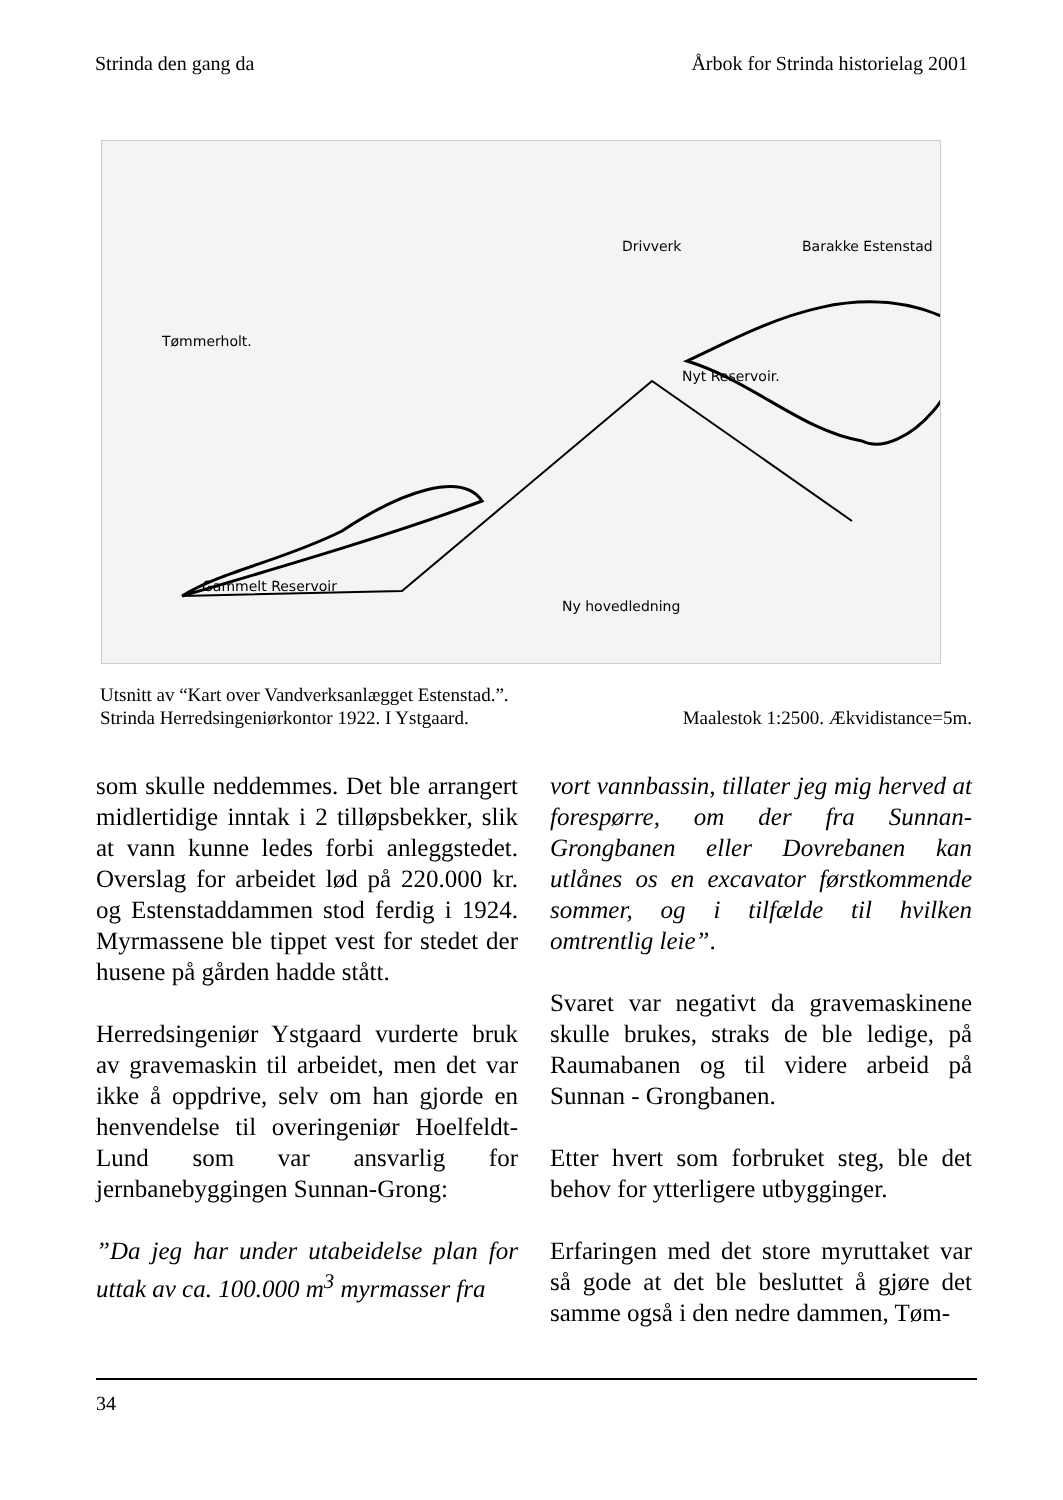Strinda den gang da Årbok for Strinda historielag 2001
Tømmerholt.
Nyt Reservoir.
Gammelt Reservoir
Ny hovedledning
Drivverk
Barakke Estenstad
Utsnitt av “Kart over Vandverksanlægget Estenstad.”.
Strinda Herredsingeniørkontor 1922. I Ystgaard. Maalestok 1:2500. Ækvidistance=5m.
som skulle neddemmes. Det ble arrangert midlertidige inntak i 2 tilløpsbekker, slik at vann kunne ledes forbi anleggstedet. Overslag for arbeidet lød på 220.000 kr. og Estenstaddammen stod ferdig i 1924. Myrmassene ble tippet vest for stedet der husene på gården hadde stått.
Herredsingeniør Ystgaard vurderte bruk av gravemaskin til arbeidet, men det var ikke å oppdrive, selv om han gjorde en henvendelse til overingeniør Hoelfeldt-Lund som var ansvarlig for jernbanebyggingen Sunnan-Grong:
”Da jeg har under utabeidelse plan for uttak av ca. 100.000 m<sup>3</sup> myrmasser fra
vort vannbassin, tillater jeg mig herved at forespørre, om der fra Sunnan-Grongbanen eller Dovrebanen kan utlånes os en excavator førstkommende sommer, og i tilfælde til hvilken omtrentlig leie”.
Svaret var negativt da gravemaskinene skulle brukes, straks de ble ledige, på Raumabanen og til videre arbeid på Sunnan - Grongbanen.
Etter hvert som forbruket steg, ble det behov for ytterligere utbygginger.
Erfaringen med det store myruttaket var så gode at det ble besluttet å gjøre det samme også i den nedre dammen, Tøm-
34